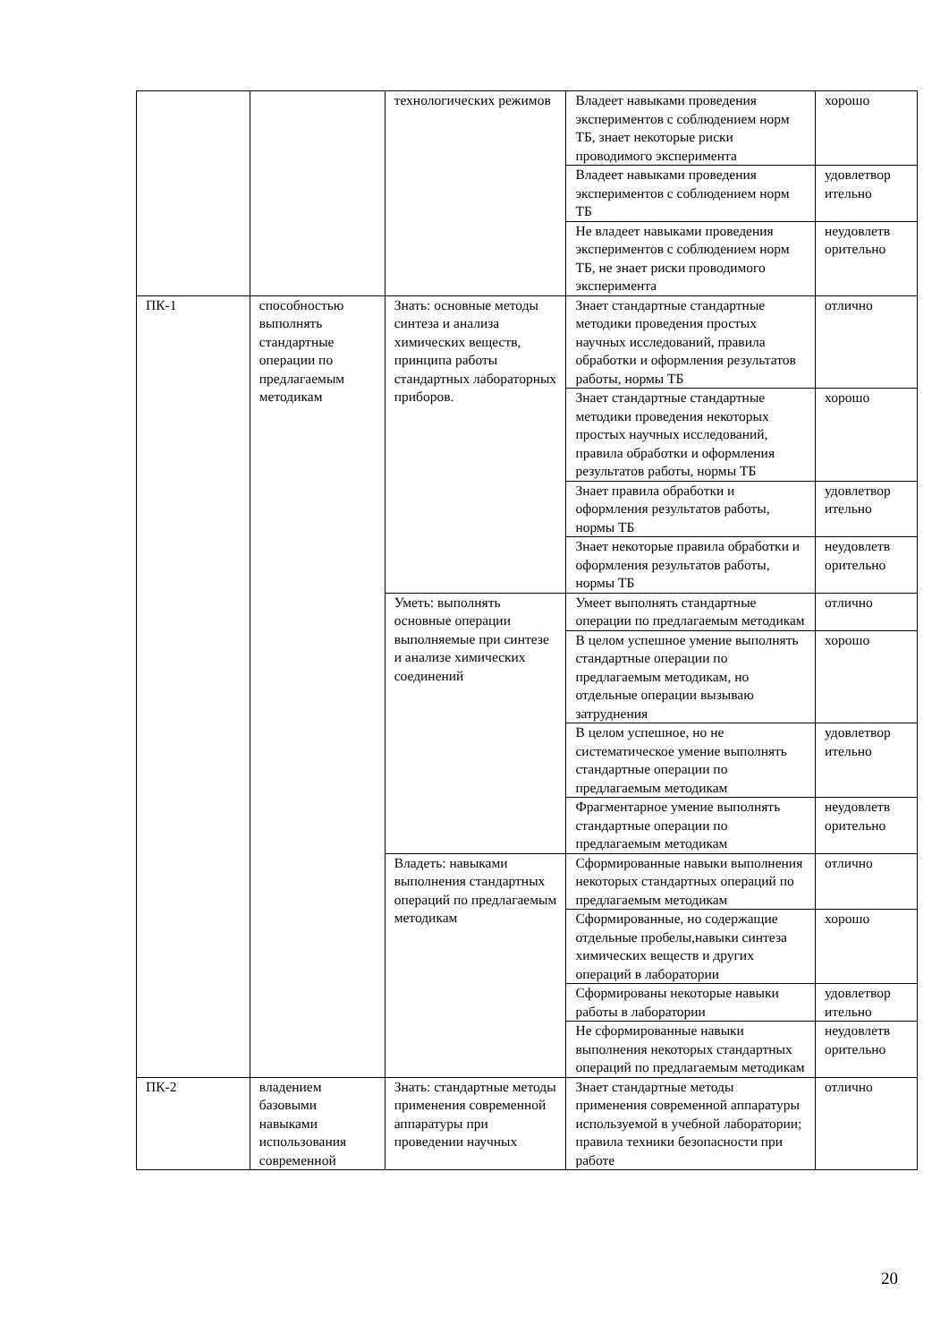| | | технологических режимов | Владеет навыками проведения экспериментов с соблюдением норм ТБ, знает некоторые риски проводимого эксперимента | хорошо |
| | | | Владеет навыками проведения экспериментов с соблюдением норм ТБ | удовлетвор ительно |
| | | | Не владеет навыками проведения экспериментов с соблюдением норм ТБ, не знает риски проводимого эксперимента | неудовлетв орительно |
| ПК-1 | способностью выполнять стандартные операции по предлагаемым методикам | Знать: основные методы синтеза и анализа химических веществ, принципа работы стандартных лабораторных приборов. | Знает стандартные стандартные методики проведения простых научных исследований, правила обработки и оформления результатов работы, нормы ТБ | отлично |
| | | | Знает стандартные стандартные методики проведения некоторых простых научных исследований, правила обработки и оформления результатов работы, нормы ТБ | хорошо |
| | | | Знает правила обработки и оформления результатов работы, нормы ТБ | удовлетвор ительно |
| | | | Знает некоторые правила обработки и оформления результатов работы, нормы ТБ | неудовлетв орительно |
| | | Уметь: выполнять основные операции выполняемые при синтезе и анализе химических соединений | Умеет выполнять стандартные операции по предлагаемым методикам | отлично |
| | | | В целом успешное умение выполнять стандартные операции по предлагаемым методикам, но отдельные операции вызываю затруднения | хорошо |
| | | | В целом успешное, но не систематическое умение выполнять стандартные операции по предлагаемым методикам | удовлетвор ительно |
| | | | Фрагментарное умение выполнять стандартные операции по предлагаемым методикам | неудовлетв орительно |
| | | Владеть: навыками выполнения стандартных операций по предлагаемым методикам | Сформированные навыки выполнения некоторых стандартных операций по предлагаемым методикам | отлично |
| | | | Сформированные, но содержащие отдельные пробелы,навыки синтеза химических веществ и других операций в лаборатории | хорошо |
| | | | Сформированы некоторые навыки работы в лаборатории | удовлетвор ительно |
| | | | Не сформированные навыки выполнения некоторых стандартных операций по предлагаемым методикам | неудовлетв орительно |
| ПК-2 | владением базовыми навыками использования современной | Знать: стандартные методы применения современной аппаратуры при проведении научных | Знает стандартные методы применения современной аппаратуры используемой в учебной лаборатории; правила техники безопасности при работе | отлично |
20